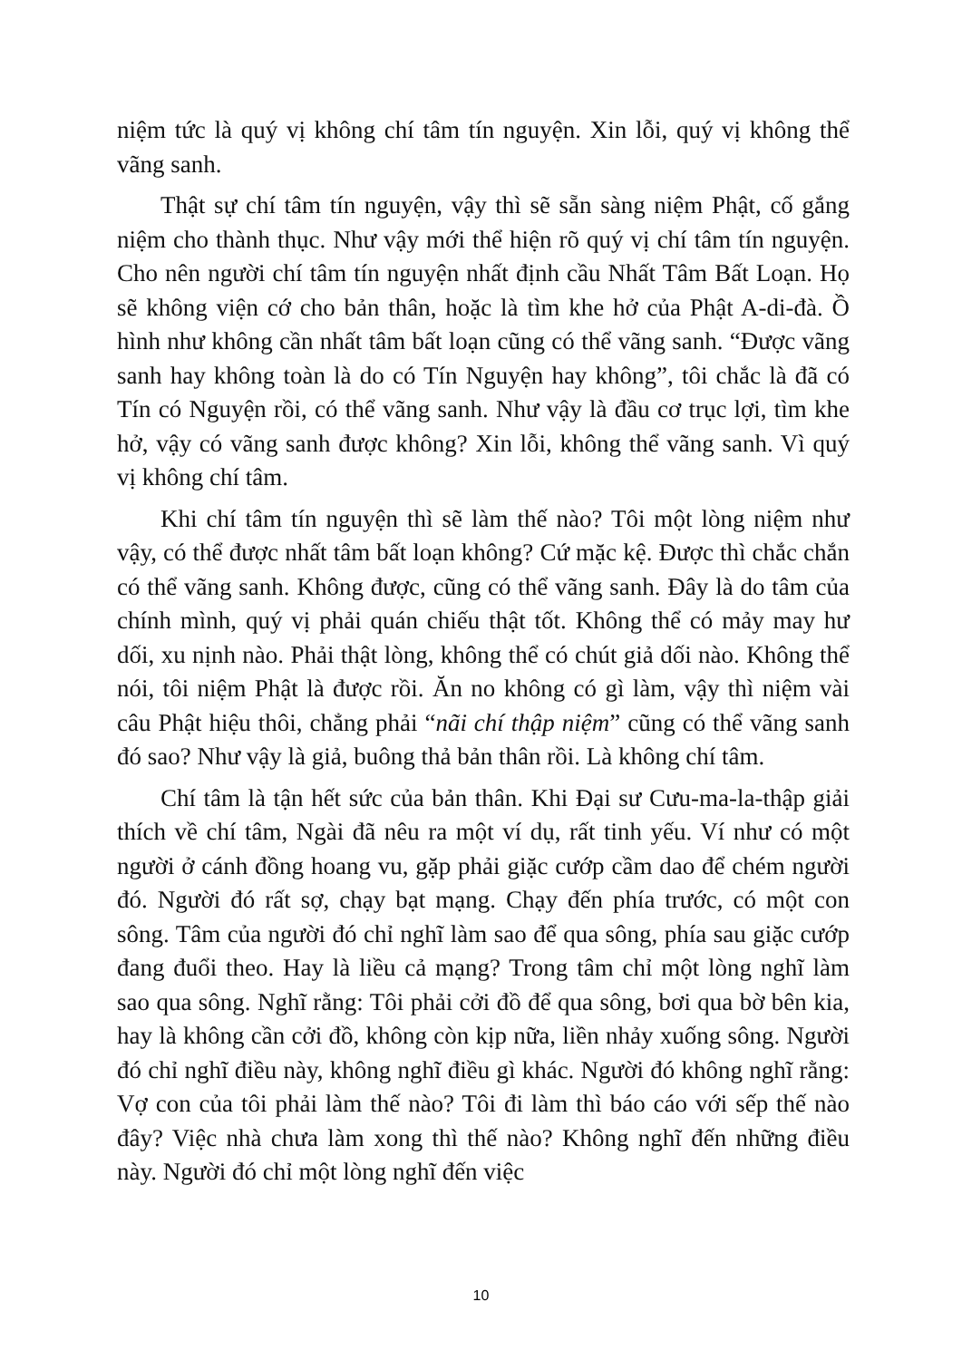niệm tức là quý vị không chí tâm tín nguyện. Xin lỗi, quý vị không thể vãng sanh.
Thật sự chí tâm tín nguyện, vậy thì sẽ sẵn sàng niệm Phật, cố gắng niệm cho thành thục. Như vậy mới thể hiện rõ quý vị chí tâm tín nguyện. Cho nên người chí tâm tín nguyện nhất định cầu Nhất Tâm Bất Loạn. Họ sẽ không viện cớ cho bản thân, hoặc là tìm khe hở của Phật A-di-đà. Ồ hình như không cần nhất tâm bất loạn cũng có thể vãng sanh. “Được vãng sanh hay không toàn là do có Tín Nguyện hay không”, tôi chắc là đã có Tín có Nguyện rồi, có thể vãng sanh. Như vậy là đầu cơ trục lợi, tìm khe hở, vậy có vãng sanh được không? Xin lỗi, không thể vãng sanh. Vì quý vị không chí tâm.
Khi chí tâm tín nguyện thì sẽ làm thế nào? Tôi một lòng niệm như vậy, có thể được nhất tâm bất loạn không? Cứ mặc kệ. Được thì chắc chắn có thể vãng sanh. Không được, cũng có thể vãng sanh. Đây là do tâm của chính mình, quý vị phải quán chiếu thật tốt. Không thể có mảy may hư dối, xu nịnh nào. Phải thật lòng, không thể có chút giả dối nào. Không thể nói, tôi niệm Phật là được rồi. Ăn no không có gì làm, vậy thì niệm vài câu Phật hiệu thôi, chẳng phải “nãi chí thập niệm” cũng có thể vãng sanh đó sao? Như vậy là giả, buông thả bản thân rồi. Là không chí tâm.
Chí tâm là tận hết sức của bản thân. Khi Đại sư Cưu-ma-la-thập giải thích về chí tâm, Ngài đã nêu ra một ví dụ, rất tinh yếu. Ví như có một người ở cánh đồng hoang vu, gặp phải giặc cướp cầm dao để chém người đó. Người đó rất sợ, chạy bạt mạng. Chạy đến phía trước, có một con sông. Tâm của người đó chỉ nghĩ làm sao để qua sông, phía sau giặc cướp đang đuổi theo. Hay là liều cả mạng? Trong tâm chỉ một lòng nghĩ làm sao qua sông. Nghĩ rằng: Tôi phải cởi đồ để qua sông, bơi qua bờ bên kia, hay là không cần cởi đồ, không còn kịp nữa, liền nhảy xuống sông. Người đó chỉ nghĩ điều này, không nghĩ điều gì khác. Người đó không nghĩ rằng: Vợ con của tôi phải làm thế nào? Tôi đi làm thì báo cáo với sếp thế nào đây? Việc nhà chưa làm xong thì thế nào? Không nghĩ đến những điều này. Người đó chỉ một lòng nghĩ đến việc
10